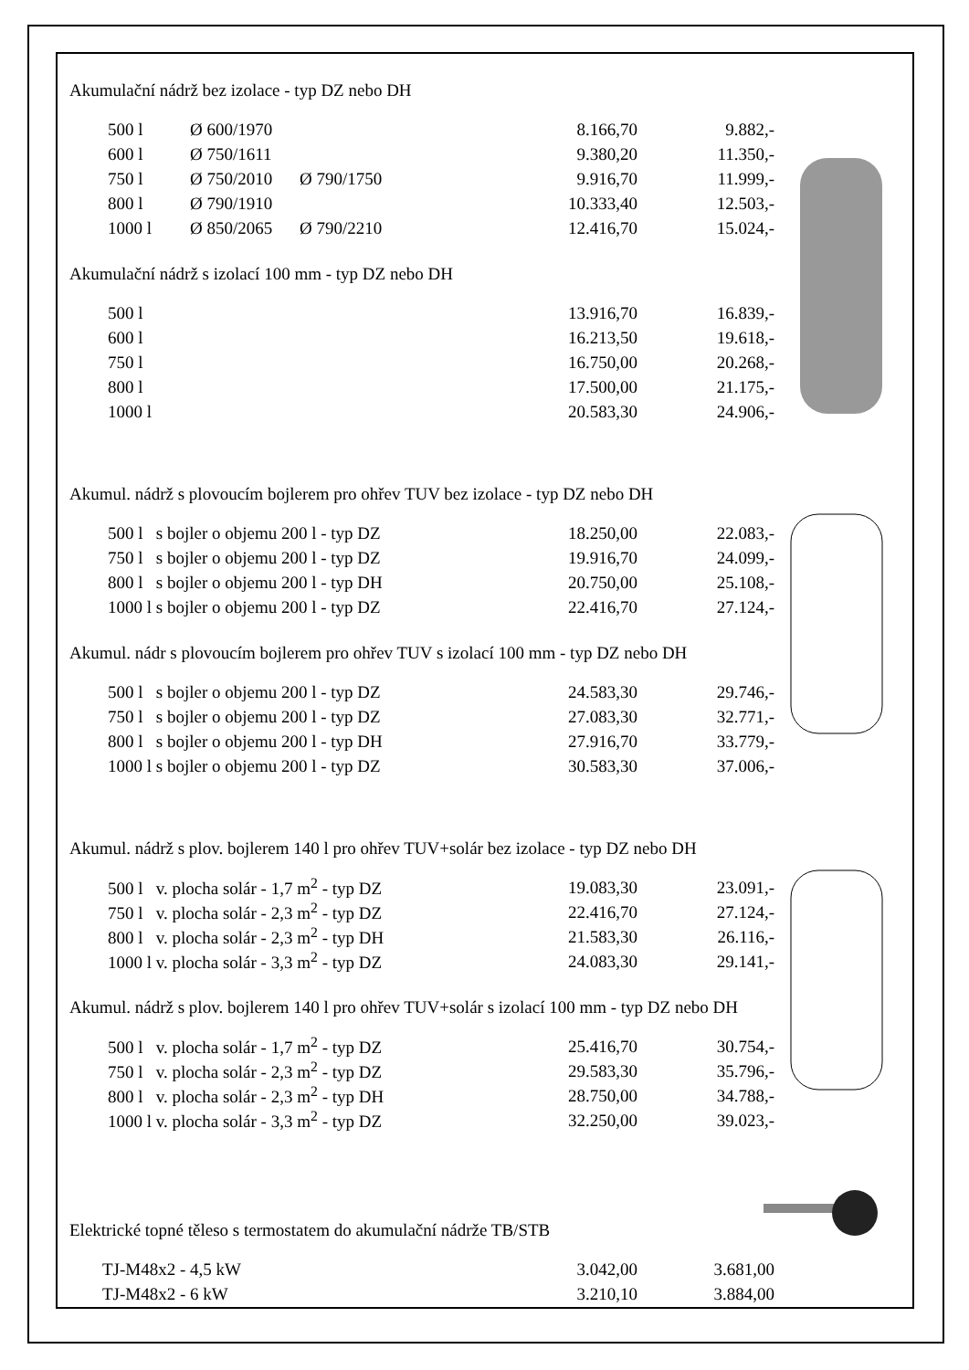Akumulační nádrž bez izolace - typ DZ nebo DH
| 500 l | Ø 600/1970 | | 8.166,70 | 9.882,- |
| 600 l | Ø 750/1611 | | 9.380,20 | 11.350,- |
| 750 l | Ø 750/2010 | Ø 790/1750 | 9.916,70 | 11.999,- |
| 800 l | Ø 790/1910 | | 10.333,40 | 12.503,- |
| 1000 l | Ø 850/2065 | Ø 790/2210 | 12.416,70 | 15.024,- |
Akumulační nádrž s izolací 100 mm - typ DZ nebo DH
| 500 l | 13.916,70 | 16.839,- |
| 600 l | 16.213,50 | 19.618,- |
| 750 l | 16.750,00 | 20.268,- |
| 800 l | 17.500,00 | 21.175,- |
| 1000 l | 20.583,30 | 24.906,- |
Akumul. nádrž s plovoucím bojlerem pro ohřev TUV bez izolace - typ DZ nebo DH
| 500 l s bojler o objemu 200 l - typ DZ | 18.250,00 | 22.083,- |
| 750 l s bojler o objemu 200 l - typ DZ | 19.916,70 | 24.099,- |
| 800 l s bojler o objemu 200 l - typ DH | 20.750,00 | 25.108,- |
| 1000 l s bojler o objemu 200 l - typ DZ | 22.416,70 | 27.124,- |
Akumul. nádr s plovoucím bojlerem pro ohřev TUV s izolací 100 mm - typ DZ nebo DH
| 500 l s bojler o objemu 200 l - typ DZ | 24.583,30 | 29.746,- |
| 750 l s bojler o objemu 200 l - typ DZ | 27.083,30 | 32.771,- |
| 800 l s bojler o objemu 200 l - typ DH | 27.916,70 | 33.779,- |
| 1000 l s bojler o objemu 200 l - typ DZ | 30.583,30 | 37.006,- |
Akumul. nádrž s plov. bojlerem 140 l pro ohřev TUV+solár bez izolace - typ DZ nebo DH
| 500 l v. plocha solár - 1,7 m<sup>2</sup> - typ DZ | 19.083,30 | 23.091,- |
| 750 l v. plocha solár - 2,3 m<sup>2</sup> - typ DZ | 22.416,70 | 27.124,- |
| 800 l v. plocha solár - 2,3 m<sup>2</sup> - typ DH | 21.583,30 | 26.116,- |
| 1000 l v. plocha solár - 3,3 m<sup>2</sup> - typ DZ | 24.083,30 | 29.141,- |
Akumul. nádrž s plov. bojlerem 140 l pro ohřev TUV+solár s izolací 100 mm - typ DZ nebo DH
| 500 l v. plocha solár - 1,7 m<sup>2</sup> - typ DZ | 25.416,70 | 30.754,- |
| 750 l v. plocha solár - 2,3 m<sup>2</sup> - typ DZ | 29.583,30 | 35.796,- |
| 800 l v. plocha solár - 2,3 m<sup>2</sup> - typ DH | 28.750,00 | 34.788,- |
| 1000 l v. plocha solár - 3,3 m<sup>2</sup> - typ DZ | 32.250,00 | 39.023,- |
Elektrické topné těleso s termostatem do akumulační nádrže TB/STB
| TJ-M48x2 - 4,5 kW | 3.042,00 | 3.681,00 |
| TJ-M48x2 - 6 kW | 3.210,10 | 3.884,00 |